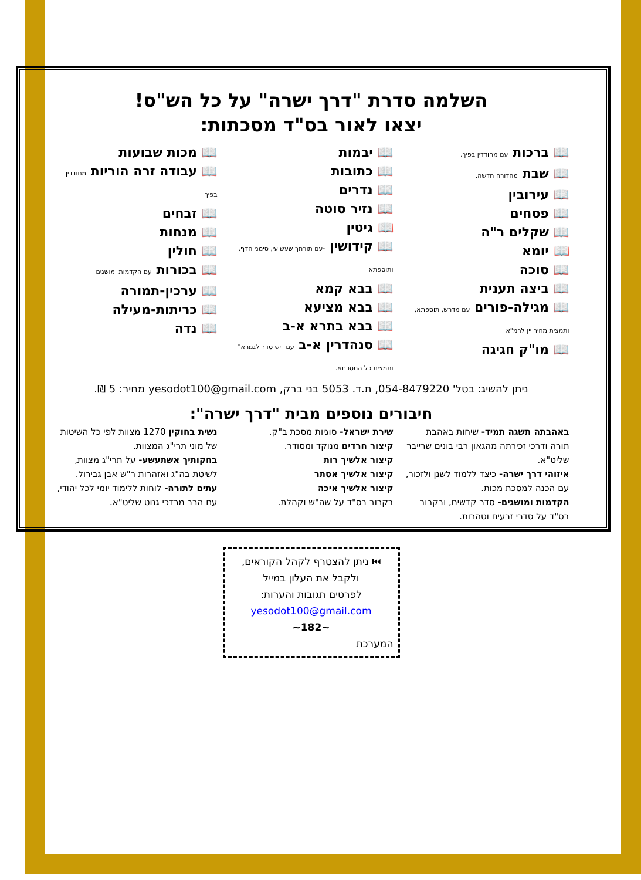השלמה סדרת "דרך ישרה" על כל הש"ס!
יצאו לאור בס"ד מסכתות:
📖 ברכות עם מחודדין בפיך.
📖 שבת מהדורה חדשה.
📖 עירובין
📖 פסחים
📖 שקלים ר"ה
📖 יומא
📖 סוכה
📖 ביצה תענית
📖 מגילה-פורים עם מדרש, תוספתא, ותמצית מחיר יין לרמ"א
📖 מו"ק חגיגה
📖 יבמות
📖 כתובות
📖 נדרים
📖 נזיר סוטה
📖 גיטין
📖 קידושין -עם תורתך שעשועי, סימני הדף, ותוספתא
📖 בבא קמא
📖 בבא מציעא
📖 בבא בתרא א-ב
📖 סנהדרין א-ב עם "יש סדר לגמרא" ותמצית כל המסכתא.
📖 מכות שבועות
📖 עבודה זרה הוריות מחודדין בפיך
📖 זבחים
📖 מנחות
📖 חולין
📖 בכורות עם הקדמות ומושגים
📖 ערכין-תמורה
📖 כריתות-מעילה
📖 נדה
ניתן להשיג: בטל' 054-8479220, ת.ד. 5053 בני ברק, yesodot100@gmail.com מחיר: 5 ₪.
חיבורים נוספים מבית "דרך ישרה":
באהבתה תשגה תמיד- שיחות באהבת תורה ודרכי זכירתה מהגאון רבי בונים שרייבר שליט"א.
איזוהי דרך ישרה- כיצד ללמוד לשנן ולזכור, עם הכנה למסכת מכות.
הקדמות ומושגים- סדר קדשים, ובקרוב בס"ד על סדרי זרעים וטהרות.
שירת ישראל- סוגיות מסכת ב"ק.
קיצור חרדים מנוקד ומסודר.
קיצור אלשיך רות
קיצור אלשיך אסתר
קיצור אלשיך איכה
בקרוב בס"ד על שה"ש וקהלת.
נשית בחוקין 1270 מצוות לפי כל השיטות של מוני תרי"ג המצוות.
בחקותיך אשתעשע- על תרי"ג מצוות, לשיטת בה"ג ואזהרות ר"ש אבן גבירול.
עתים לתורה- לוחות ללימוד יומי לכל יהודי, עם הרב מרדכי גנוט שליט"א.
⏮ ניתן להצטרף לקהל הקוראים,
ולקבל את העלון במייל
לפרטים תגובות והערות:
yesodot100@gmail.com
~182~
המערכת